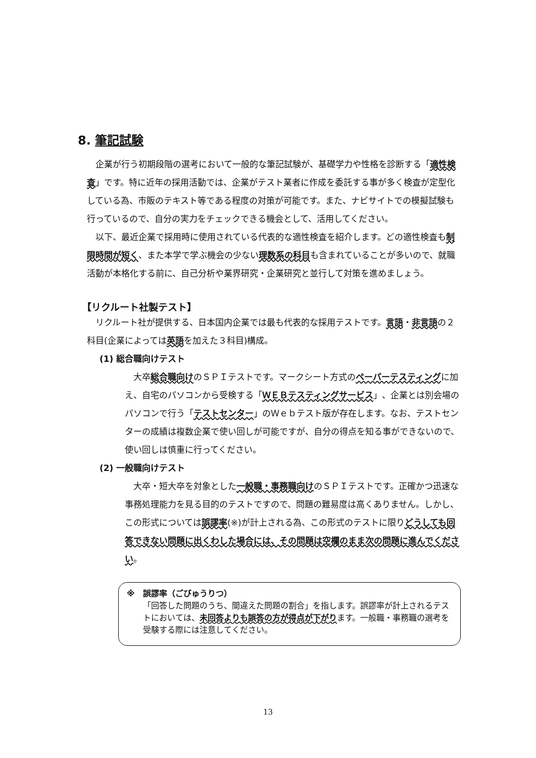8. 筆記試験
　企業が行う初期段階の選考において一般的な筆記試験が、基礎学力や性格を診断する「適性検査」です。特に近年の採用活動では、企業がテスト業者に作成を委託する事が多く検査が定型化している為、市販のテキスト等である程度の対策が可能です。また、ナビサイトでの模擬試験も行っているので、自分の実力をチェックできる機会として、活用してください。
　以下、最近企業で採用時に使用されている代表的な適性検査を紹介します。どの適性検査も制限時間が短く、また本学で学ぶ機会の少ない理数系の科目も含まれていることが多いので、就職活動が本格化する前に、自己分析や業界研究・企業研究と並行して対策を進めましょう。
【リクルート社製テスト】
　リクルート社が提供する、日本国内企業では最も代表的な採用テストです。言語・非言語の２科目(企業によっては英語を加えた３科目)構成。
(1) 総合職向けテスト
　大卒総合職向けのＳＰＩテストです。マークシート方式のペーパーテスティングに加え、自宅のパソコンから受検する「ＷＥＢテスティングサービス」、企業とは別会場のパソコンで行う「テストセンター」のＷｅｂテスト版が存在します。なお、テストセンターの成績は複数企業で使い回しが可能ですが、自分の得点を知る事ができないので、使い回しは慎重に行ってください。
(2) 一般職向けテスト
　大卒・短大卒を対象とした一般職・事務職向けのＳＰＩテストです。正確かつ迅速な事務処理能力を見る目的のテストですので、問題の難易度は高くありません。しかし、この形式については誤謬率(※)が計上される為、この形式のテストに限りどうしても回答できない問題に出くわした場合には、その問題は空欄のまま次の問題に進んでください。
※　誤謬率（ごびゅうりつ）
「回答した問題のうち、間違えた問題の割合」を指します。誤謬率が計上されるテストにおいては、未回答よりも誤答の方が得点が下がります。一般職・事務職の選考を受験する際には注意してください。
13